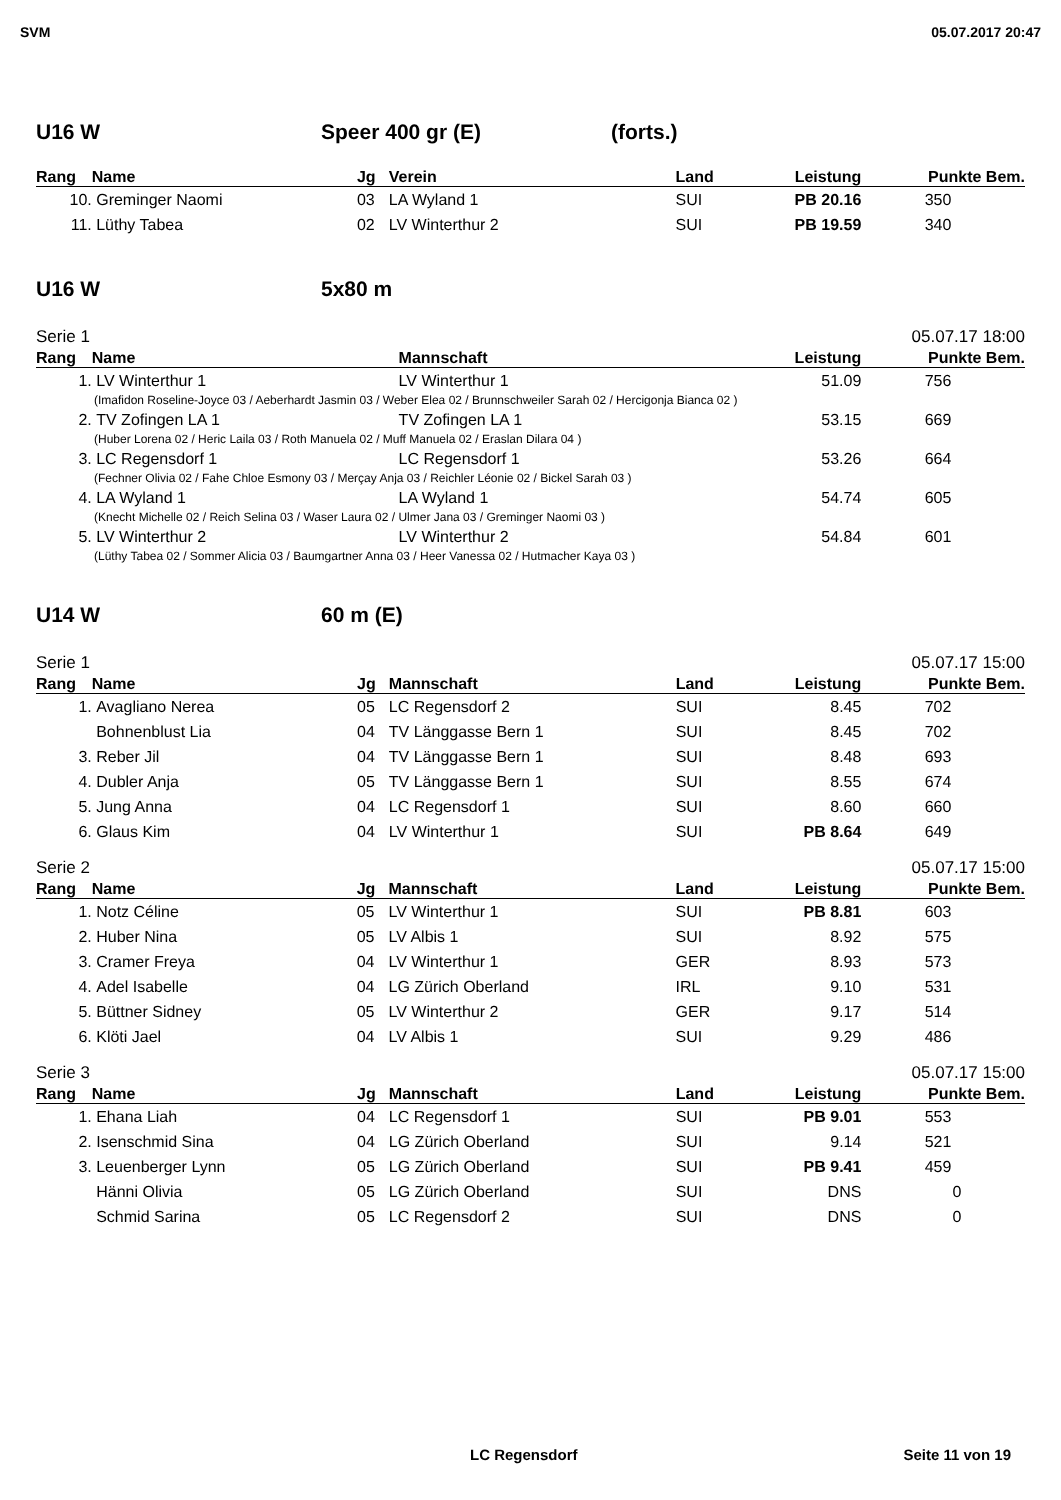SVM 05.07.2017 20:47
U16 W Speer 400 gr (E) (forts.)
| Rang | Name | Jg | Verein | Land | Leistung | Punkte | Bem. |
| --- | --- | --- | --- | --- | --- | --- | --- |
| 10. | Greminger Naomi | 03 | LA Wyland 1 | SUI | PB 20.16 | 350 | |
| 11. | Lüthy Tabea | 02 | LV Winterthur 2 | SUI | PB 19.59 | 340 | |
U16 W 5x80 m
Serie 1 05.07.17 18:00
| Rang | Name | Mannschaft | Leistung | Punkte | Bem. |
| --- | --- | --- | --- | --- | --- |
| 1. | LV Winterthur 1 | LV Winterthur 1 | 51.09 | 756 | |
| (Imafidon Roseline-Joyce 03 / Aeberhardt Jasmin 03 / Weber Elea 02 / Brunnschweiler Sarah 02 / Hercigonja Bianca 02 ) | | | | | |
| 2. | TV Zofingen LA 1 | TV Zofingen LA 1 | 53.15 | 669 | |
| (Huber Lorena 02 / Heric Laila 03 / Roth Manuela 02 / Muff Manuela 02 / Eraslan Dilara 04 ) | | | | | |
| 3. | LC Regensdorf 1 | LC Regensdorf 1 | 53.26 | 664 | |
| (Fechner Olivia 02 / Fahe Chloe Esmony 03 / Merçay Anja 03 / Reichler Léonie 02 / Bickel Sarah 03 ) | | | | | |
| 4. | LA Wyland 1 | LA Wyland 1 | 54.74 | 605 | |
| (Knecht Michelle 02 / Reich Selina 03 / Waser Laura 02 / Ulmer Jana 03 / Greminger Naomi 03 ) | | | | | |
| 5. | LV Winterthur 2 | LV Winterthur 2 | 54.84 | 601 | |
| (Lüthy Tabea 02 / Sommer Alicia 03 / Baumgartner Anna 03 / Heer Vanessa 02 / Hutmacher Kaya 03 ) | | | | | |
U14 W 60 m (E)
Serie 1 05.07.17 15:00
| Rang | Name | Jg | Mannschaft | Land | Leistung | Punkte | Bem. |
| --- | --- | --- | --- | --- | --- | --- | --- |
| 1. | Avagliano Nerea | 05 | LC Regensdorf 2 | SUI | 8.45 | 702 | |
| | Bohnenblust Lia | 04 | TV Länggasse Bern 1 | SUI | 8.45 | 702 | |
| 3. | Reber Jil | 04 | TV Länggasse Bern 1 | SUI | 8.48 | 693 | |
| 4. | Dubler Anja | 05 | TV Länggasse Bern 1 | SUI | 8.55 | 674 | |
| 5. | Jung Anna | 04 | LC Regensdorf 1 | SUI | 8.60 | 660 | |
| 6. | Glaus Kim | 04 | LV Winterthur 1 | SUI | PB 8.64 | 649 | |
Serie 2 05.07.17 15:00
| Rang | Name | Jg | Mannschaft | Land | Leistung | Punkte | Bem. |
| --- | --- | --- | --- | --- | --- | --- | --- |
| 1. | Notz Céline | 05 | LV Winterthur 1 | SUI | PB 8.81 | 603 | |
| 2. | Huber Nina | 05 | LV Albis 1 | SUI | 8.92 | 575 | |
| 3. | Cramer Freya | 04 | LV Winterthur 1 | GER | 8.93 | 573 | |
| 4. | Adel Isabelle | 04 | LG Zürich Oberland | IRL | 9.10 | 531 | |
| 5. | Büttner Sidney | 05 | LV Winterthur 2 | GER | 9.17 | 514 | |
| 6. | Klöti Jael | 04 | LV Albis 1 | SUI | 9.29 | 486 | |
Serie 3 05.07.17 15:00
| Rang | Name | Jg | Mannschaft | Land | Leistung | Punkte | Bem. |
| --- | --- | --- | --- | --- | --- | --- | --- |
| 1. | Ehana Liah | 04 | LC Regensdorf 1 | SUI | PB 9.01 | 553 | |
| 2. | Isenschmid Sina | 04 | LG Zürich Oberland | SUI | 9.14 | 521 | |
| 3. | Leuenberger Lynn | 05 | LG Zürich Oberland | SUI | PB 9.41 | 459 | |
| | Hänni Olivia | 05 | LG Zürich Oberland | SUI | DNS | 0 | |
| | Schmid Sarina | 05 | LC Regensdorf 2 | SUI | DNS | 0 | |
LC Regensdorf Seite 11 von 19